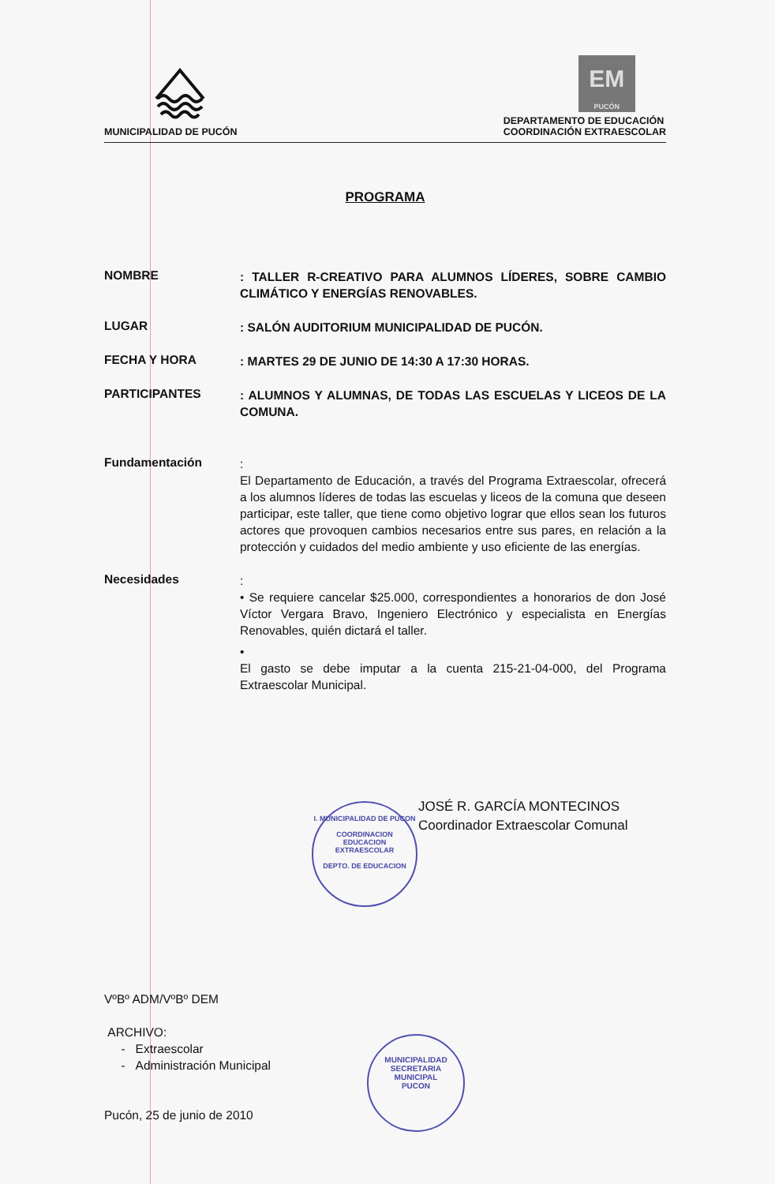MUNICIPALIDAD DE PUCÓN
EM
PUCÓN
DEPARTAMENTO DE EDUCACIÓN
COORDINACIÓN EXTRAESCOLAR
PROGRAMA
NOMBRE
: TALLER R-CREATIVO PARA ALUMNOS LÍDERES, SOBRE CAMBIO CLIMÁTICO Y ENERGÍAS RENOVABLES.
LUGAR
: SALÓN AUDITORIUM MUNICIPALIDAD DE PUCÓN.
FECHA Y HORA
: MARTES 29 DE JUNIO DE 14:30 A 17:30 HORAS.
PARTICIPANTES
: ALUMNOS Y ALUMNAS, DE TODAS LAS ESCUELAS Y LICEOS DE LA COMUNA.
Fundamentación
:
El Departamento de Educación, a través del Programa Extraescolar, ofrecerá a los alumnos líderes de todas las escuelas y liceos de la comuna que deseen participar, este taller, que tiene como objetivo lograr que ellos sean los futuros actores que provoquen cambios necesarios entre sus pares, en relación a la protección y cuidados del medio ambiente y uso eficiente de las energías.
Necesidades
:
• Se requiere cancelar $25.000, correspondientes a honorarios de don José Víctor Vergara Bravo, Ingeniero Electrónico y especialista en Energías Renovables, quién dictará el taller.
•
El gasto se debe imputar a la cuenta 215-21-04-000, del Programa Extraescolar Municipal.
I. MUNICIPALIDAD DE PUCON
COORDINACION
EDUCACION
EXTRAESCOLAR
DEPTO. DE EDUCACION
JOSÉ R. GARCÍA MONTECINOS
Coordinador Extraescolar Comunal
MUNICIPALIDAD
SECRETARIA
MUNICIPAL
PUCON
VºBº ADM/VºBº DEM
ARCHIVO:
- Extraescolar
- Administración Municipal
Pucón, 25 de junio de 2010